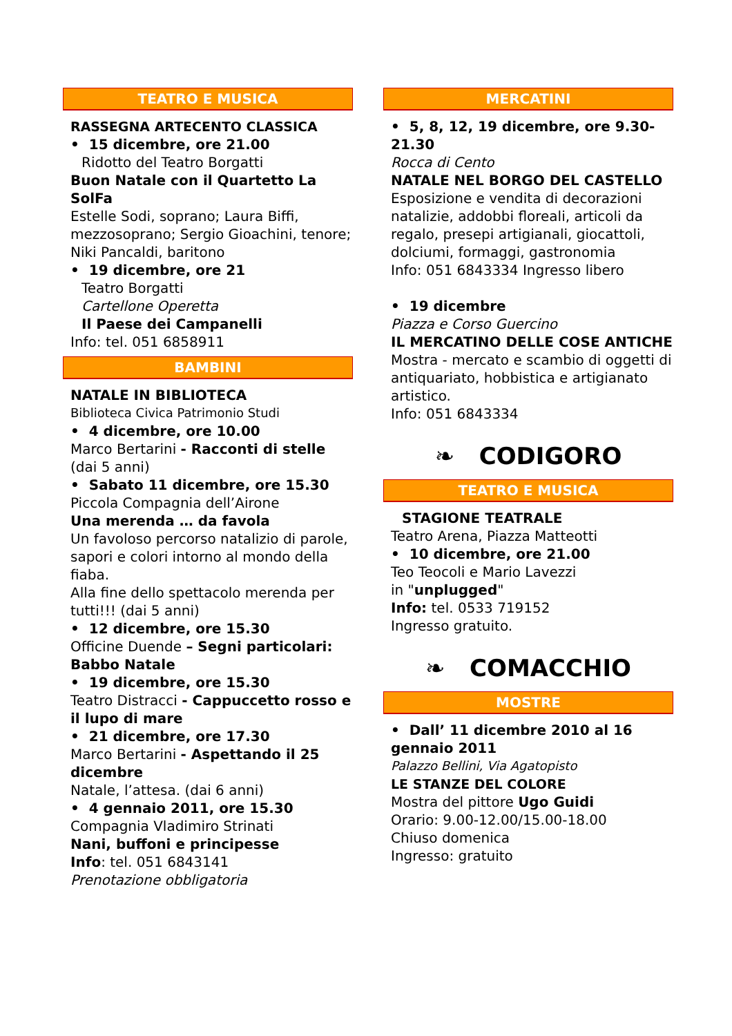TEATRO E MUSICA
RASSEGNA ARTECENTO CLASSICA
• 15 dicembre, ore 21.00
Ridotto del Teatro Borgatti
Buon Natale con il Quartetto La SolFa
Estelle Sodi, soprano; Laura Biffi, mezzosoprano; Sergio Gioachini, tenore; Niki Pancaldi, baritono
• 19 dicembre, ore 21
Teatro Borgatti
Cartellone Operetta
Il Paese dei Campanelli
Info: tel. 051 6858911
BAMBINI
NATALE IN BIBLIOTECA
Biblioteca Civica Patrimonio Studi
• 4 dicembre, ore 10.00
Marco Bertarini - Racconti di stelle (dai 5 anni)
• Sabato 11 dicembre, ore 15.30
Piccola Compagnia dell’Airone
Una merenda … da favola
Un favoloso percorso natalizio di parole, sapori e colori intorno al mondo della fiaba.
Alla fine dello spettacolo merenda per tutti!!! (dai 5 anni)
• 12 dicembre, ore 15.30
Officine Duende – Segni particolari: Babbo Natale
• 19 dicembre, ore 15.30
Teatro Distracci - Cappuccetto rosso e il lupo di mare
• 21 dicembre, ore 17.30
Marco Bertarini - Aspettando il 25 dicembre
Natale, l’attesa. (dai 6 anni)
• 4 gennaio 2011, ore 15.30
Compagnia Vladimiro Strinati
Nani, buffoni e principesse
Info: tel. 051 6843141
Prenotazione obbligatoria
MERCATINI
• 5, 8, 12, 19 dicembre, ore 9.30-21.30
Rocca di Cento
NATALE NEL BORGO DEL CASTELLO
Esposizione e vendita di decorazioni natalizie, addobbi floreali, articoli da regalo, presepi artigianali, giocattoli, dolciumi, formaggi, gastronomia
Info: 051 6843334 Ingresso libero
• 19 dicembre
Piazza e Corso Guercino
IL MERCATINO DELLE COSE ANTICHE
Mostra - mercato e scambio di oggetti di antiquariato, hobbistica e artigianato artistico.
Info: 051 6843334
❧ CODIGORO
TEATRO E MUSICA
STAGIONE TEATRALE
Teatro Arena, Piazza Matteotti
• 10 dicembre, ore 21.00
Teo Teocoli e Mario Lavezzi
in "unplugged"
Info: tel. 0533 719152
Ingresso gratuito.
❧ COMACCHIO
MOSTRE
• Dall’ 11 dicembre 2010 al 16 gennaio 2011
Palazzo Bellini, Via Agatopisto
LE STANZE DEL COLORE
Mostra del pittore Ugo Guidi
Orario: 9.00-12.00/15.00-18.00
Chiuso domenica
Ingresso: gratuito